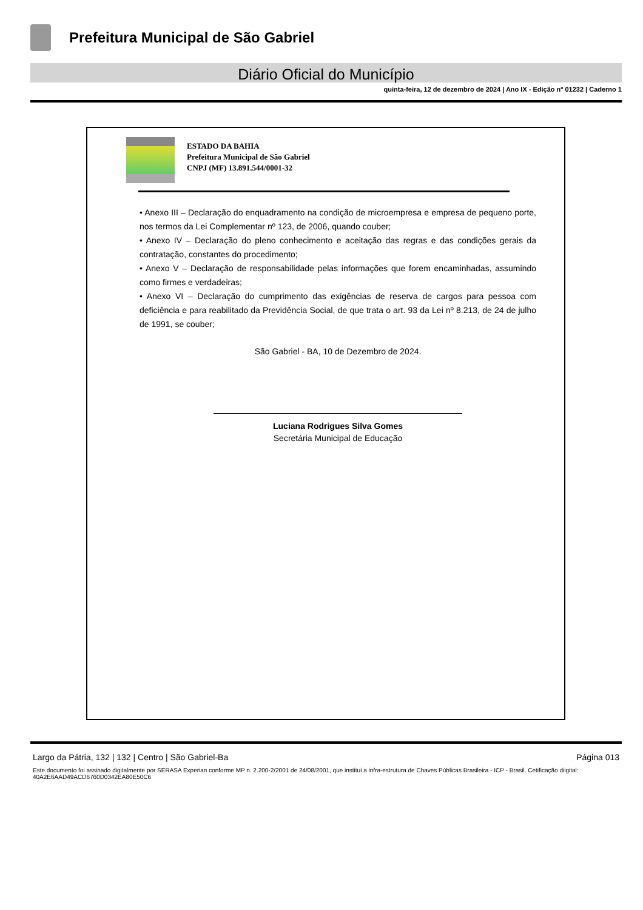Prefeitura Municipal de São Gabriel
Diário Oficial do Município
quinta-feira, 12 de dezembro de 2024 | Ano IX - Edição nº 01232 | Caderno 1
ESTADO DA BAHIA
Prefeitura Municipal de São Gabriel
CNPJ (MF) 13.891.544/0001-32
• Anexo III – Declaração do enquadramento na condição de microempresa e empresa de pequeno porte, nos termos da Lei Complementar nº 123, de 2006, quando couber;
• Anexo IV – Declaração do pleno conhecimento e aceitação das regras e das condições gerais da contratação, constantes do procedimento;
• Anexo V – Declaração de responsabilidade pelas informações que forem encaminhadas, assumindo como firmes e verdadeiras;
• Anexo VI – Declaração do cumprimento das exigências de reserva de cargos para pessoa com deficiência e para reabilitado da Previdência Social, de que trata o art. 93 da Lei nº 8.213, de 24 de julho de 1991, se couber;
São Gabriel - BA, 10 de Dezembro de 2024.
Luciana Rodrigues Silva Gomes
Secretária Municipal de Educação
Largo da Pátria, 132 | 132 | Centro | São Gabriel-Ba Página 013
Este documento foi assinado digitalmente por SERASA Experian conforme MP n. 2.200-2/2001 de 24/08/2001, que institui a infra-estrutura de Chaves Públicas Brasileira - ICP - Brasil. Cetificação diigital: 40A2E6AAD49ACD6760D0342EA80E50C6